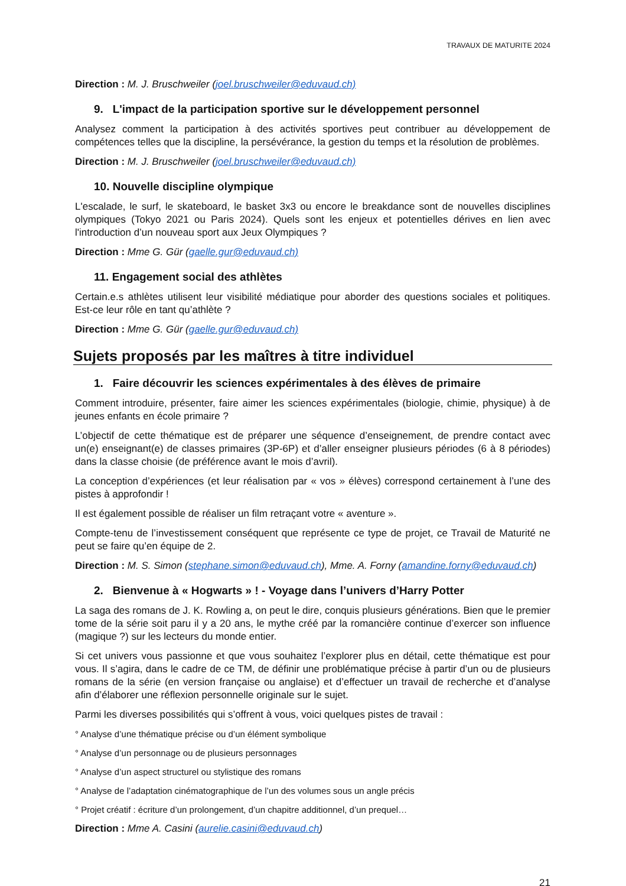TRAVAUX DE MATURITE 2024
Direction : M. J. Bruschweiler (joel.bruschweiler@eduvaud.ch)
9. L'impact de la participation sportive sur le développement personnel
Analysez comment la participation à des activités sportives peut contribuer au développement de compétences telles que la discipline, la persévérance, la gestion du temps et la résolution de problèmes.
Direction : M. J. Bruschweiler (joel.bruschweiler@eduvaud.ch)
10. Nouvelle discipline olympique
L'escalade, le surf, le skateboard, le basket 3x3 ou encore le breakdance sont de nouvelles disciplines olympiques (Tokyo 2021 ou Paris 2024). Quels sont les enjeux et potentielles dérives en lien avec l'introduction d’un nouveau sport aux Jeux Olympiques ?
Direction : Mme G. Gür (gaelle.gur@eduvaud.ch)
11. Engagement social des athlètes
Certain.e.s athlètes utilisent leur visibilité médiatique pour aborder des questions sociales et politiques. Est-ce leur rôle en tant qu’athlète ?
Direction : Mme G. Gür (gaelle.gur@eduvaud.ch)
Sujets proposés par les maîtres à titre individuel
1. Faire découvrir les sciences expérimentales à des élèves de primaire
Comment introduire, présenter, faire aimer les sciences expérimentales (biologie, chimie, physique) à de jeunes enfants en école primaire ?
L’objectif de cette thématique est de préparer une séquence d’enseignement, de prendre contact avec un(e) enseignant(e) de classes primaires (3P-6P) et d’aller enseigner plusieurs périodes (6 à 8 périodes) dans la classe choisie (de préférence avant le mois d’avril).
La conception d’expériences (et leur réalisation par « vos » élèves) correspond certainement à l’une des pistes à approfondir !
Il est également possible de réaliser un film retraçant votre « aventure ».
Compte-tenu de l’investissement conséquent que représente ce type de projet, ce Travail de Maturité ne peut se faire qu’en équipe de 2.
Direction : M. S. Simon (stephane.simon@eduvaud.ch), Mme. A. Forny (amandine.forny@eduvaud.ch)
2. Bienvenue à « Hogwarts » ! - Voyage dans l’univers d’Harry Potter
La saga des romans de J. K. Rowling a, on peut le dire, conquis plusieurs générations. Bien que le premier tome de la série soit paru il y a 20 ans, le mythe créé par la romancière continue d’exercer son influence (magique ?) sur les lecteurs du monde entier.
Si cet univers vous passionne et que vous souhaitez l’explorer plus en détail, cette thématique est pour vous. Il s’agira, dans le cadre de ce TM, de définir une problématique précise à partir d’un ou de plusieurs romans de la série (en version française ou anglaise) et d’effectuer un travail de recherche et d’analyse afin d’élaborer une réflexion personnelle originale sur le sujet.
Parmi les diverses possibilités qui s’offrent à vous, voici quelques pistes de travail :
° Analyse d’une thématique précise ou d’un élément symbolique
° Analyse d’un personnage ou de plusieurs personnages
° Analyse d’un aspect structurel ou stylistique des romans
° Analyse de l’adaptation cinématographique de l’un des volumes sous un angle précis
° Projet créatif : écriture d’un prolongement, d’un chapitre additionnel, d’un prequel…
Direction : Mme A. Casini (aurelie.casini@eduvaud.ch)
21